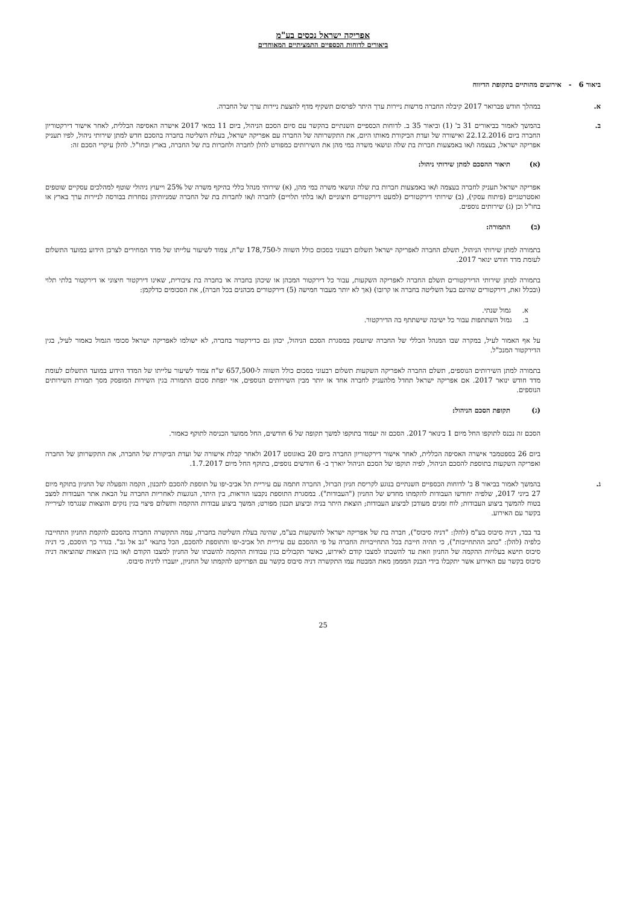אפריקה ישראל נכסים בע"מ
ביאורים לדוחות הכספיים התמציתיים המאוחדים
ביאור 6 - אירועים מהותיים בתקופת הדיווח
א. במהלך חודש פברואר 2017 קיבלה החברה מרשות ניירות ערך היתר לפרסום תשקיף מדף להצעת ניירות ערך של החברה.
ב. בהמשך לאמור בביאורים 31 ב' (1) וביאור 35 ב. לדוחות הכספיים השנתיים בהקשר עם סיום הסכם הניהול, ביום 11 במאי 2017 אישרה האסיפה הכללית, לאחר אישור דירקטוריון החברה ביום 22.12.2016 ואישורה של ועדת הביקורת מאותו היום, את התקשרותה של החברה עם אפריקה ישראל, בעלת השליטה בחברה בהסכם חדש למתן שירותי ניהול, לפיו תעניק אפריקה ישראל, בעצמה ו/או באמצעות חברות בת שלה ונושאי משרה במי מהן את השירותים כמפורט להלן לחברה ולחברות בת של החברה, בארץ ובחו"ל. להלן עיקרי הסכם זה:
(א) תיאור ההסכם למתן שירותי ניהול:
אפריקה ישראל תעניק לחברה בעצמה ו/או באמצעות חברות בת שלה ונושאי משרה במי מהן, (א) שירותי מנהל כללי בהיקף משרה של 25% וייעוץ ניהולי שוטף למהלכים עסקיים שוטפים ואסטרטגיים (פיתוח עסקי), (ב) שירותי דירקטורים (למעט דירקטורים חיצוניים ו/או בלתי תלויים) לחברה ו/או לחברות בת של החברה שמניותיהן נסחרות בבורסה לניירות ערך בארץ או בחו"ל וכן (ג) שירותים נוספים.
(ב) התמורה:
בתמורה למתן שירותי הניהול, תשלם החברה לאפריקה ישראל תשלום רבעוני בסכום כולל השווה ל-178,750 ש"ח, צמוד לשיעור עלייתו של מדד המחירים לצרכן הידוע במועד התשלום לעומת מדד חודש ינואר 2017.
בתמורה למתן שירותי הדירקטורים תשלם החברה לאפריקה השקעות, עבור כל דירקטור המכהן או שיכהן בחברה או בחברה בת ציבורית, שאינו דירקטור חיצוני או דירקטור בלתי תלוי (ובכלל זאת, דירקטורים שהינם בעל השליטה בחברה או קרובו) (אך לא יותר מעבור חמישה (5) דירקטורים מכהנים בכל חברה), את הסכומים כדלקמן:
א. גמול שנתי.
ב. גמול השתתפות עבור כל ישיבה שישתתף בה הדירקטור.
על אף האמור לעיל, במקרה שבו המנהל הכללי של החברה שיועסק במסגרת הסכם הניהול, יכהן גם כדירקטור בחברה, לא ישולמו לאפריקה ישראל סכומי הגמול כאמור לעיל, בגין הדירקטור המנכ"ל.
בתמורה למתן השירותים הנוספים, תשלם החברה לאפריקה השקעות תשלום רבעוני בסכום כולל השווה ל-657,500 ש"ח צמוד לשיעור עלייתו של המדד הידוע במועד התשלום לעומת מדד חודש ינואר 2017. אם אפריקה ישראל תחדל מלהעניק לחברה אחד או יותר מבין השירותים הנוספים, אזי יופחת סכום התמורה בגין השירות המופסק מסך תמורת השירותים הנוספים.
(ג) תקופת הסכם הניהול:
הסכם זה נכנס לתוקפו החל מיום 1 בינואר 2017. הסכם זה יעמוד בתוקפו למשך תקופה של 6 חודשים, החל ממועד הכניסה לתוקף כאמור.
ביום 26 בספטמבר אישרה האסיפה הכללית, לאחר אישור דירקטוריון החברה ביום 20 באוגוסט 2017 ולאחר קבלת אישורה של ועדת הביקורת של החברה, את התקשרותן של החברה ואפריקה השקעות בתוספת להסכם הניהול, לפיה תוקפו של הסכם הניהול יוארך ב- 6 חודשים נוספים, בתוקף החל מיום 1.7.2017.
ג. בהמשך לאמור בביאור 8 ב' לדוחות הכספיים השנתיים בנוגע לקריסת חניון הברזל, החברה חתמה עם עיריית תל אביב-יפו על תוספת להסכם לתכנון, הקמה והפעלה של החניון בתוקף מיום 27 ביוני 2017, שלפיה יחודשו העבודות להקמתו מחדש של החניון ("העבודות"). במסגרת התוספת נקבעו הוראות, בין היתר, הנוגעות לאחריות החברה על הבאת אתר העבודות למצב בטוח להמשך ביצוע העבודות; לוח זמנים מעודכן לביצוע העבודות; הוצאת היתר בניה וביצוע תכנון מפורט; המשך ביצוע עבודות ההקמה ותשלום פיצוי בגין נזקים והוצאות שנגרמו לעירייה בקשר עם האירוע.
בד בבד, דניה סיבוס בע"מ (להלן: "דניה סיבוס"), חברה בת של אפריקה ישראל להשקעות בע"מ, שהינה בעלת השליטה בחברה, עמה התקשרה החברה בהסכם להקמת החניון התחייבה כלפיה (להלן: "כתב ההתחייבות"), כי תהיה חייבת בכל התחייבויות החברה על פי ההסכם עם עיריית תל אביב-יפו והתוספת להסכם, הכל בתנאי "גב אל גב". בגדר כך הוסכם, כי דניה סיבוס תישא בעלויות ההקמה של החניון וזאת עד להשבתו למצבו קודם לאירוע, כאשר תקבולים בגין עבודות ההקמה להשבתו של החניון למצבו הקודם ו/או בגין הוצאות שהוציאה דניה סיבוס בקשר עם האירוע אשר יתקבלו בידי הבנק המממן מאת המבטח עמו התקשרה דניה סיבוס בקשר עם הפרויקט להקמתו של החניון, יועברו לדניה סיבוס.
25